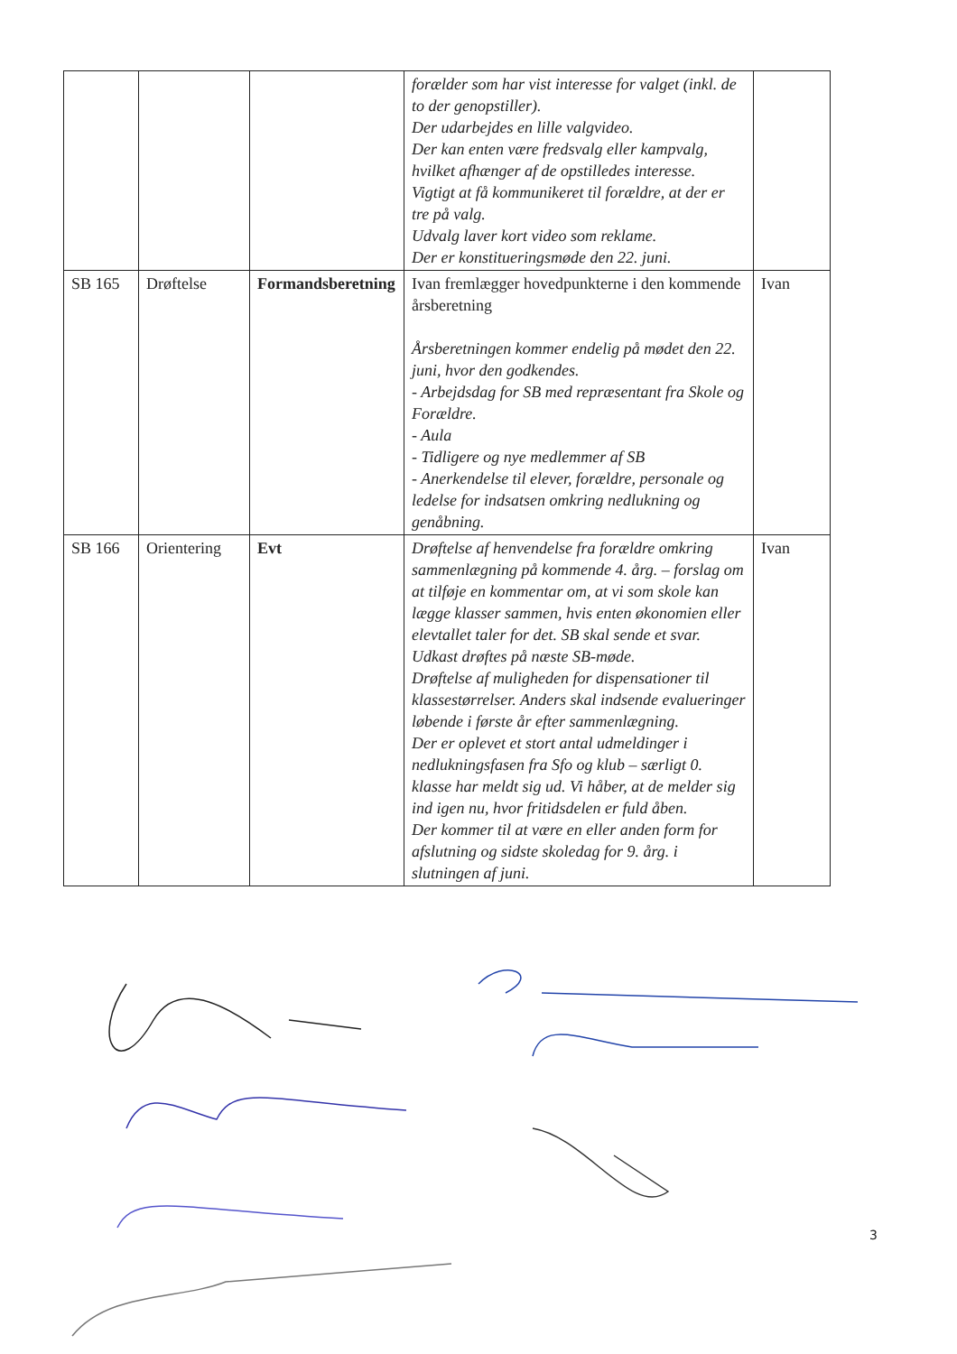| | | | forælder som har vist interesse for valget (inkl. de to der genopstiller). Der udarbejdes en lille valgvideo. Der kan enten være fredsvalg eller kampvalg, hvilket afhænger af de opstilledes interesse. Vigtigt at få kommunikeret til forældre, at der er tre på valg. Udvalg laver kort video som reklame. Der er konstitueringsmøde den 22. juni. | |
| SB 165 | Drøftelse | Formandsberetning | Ivan fremlægger hovedpunkterne i den kommende årsberetning Årsberetningen kommer endelig på mødet den 22. juni, hvor den godkendes. - Arbejdsdag for SB med repræsentant fra Skole og Forældre. - Aula - Tidligere og nye medlemmer af SB - Anerkendelse til elever, forældre, personale og ledelse for indsatsen omkring nedlukning og genåbning. | Ivan |
| SB 166 | Orientering | Evt | Drøftelse af henvendelse fra forældre omkring sammenlægning på kommende 4. årg. – forslag om at tilføje en kommentar om, at vi som skole kan lægge klasser sammen, hvis enten økonomien eller elevtallet taler for det. SB skal sende et svar. Udkast drøftes på næste SB-møde. Drøftelse af muligheden for dispensationer til klassestørrelser. Anders skal indsende evalueringer løbende i første år efter sammenlægning. Der er oplevet et stort antal udmeldinger i nedlukningsfasen fra Sfo og klub – særligt 0. klasse har meldt sig ud. Vi håber, at de melder sig ind igen nu, hvor fritidsdelen er fuld åben. Der kommer til at være en eller anden form for afslutning og sidste skoledag for 9. årg. i slutningen af juni. | Ivan |
3